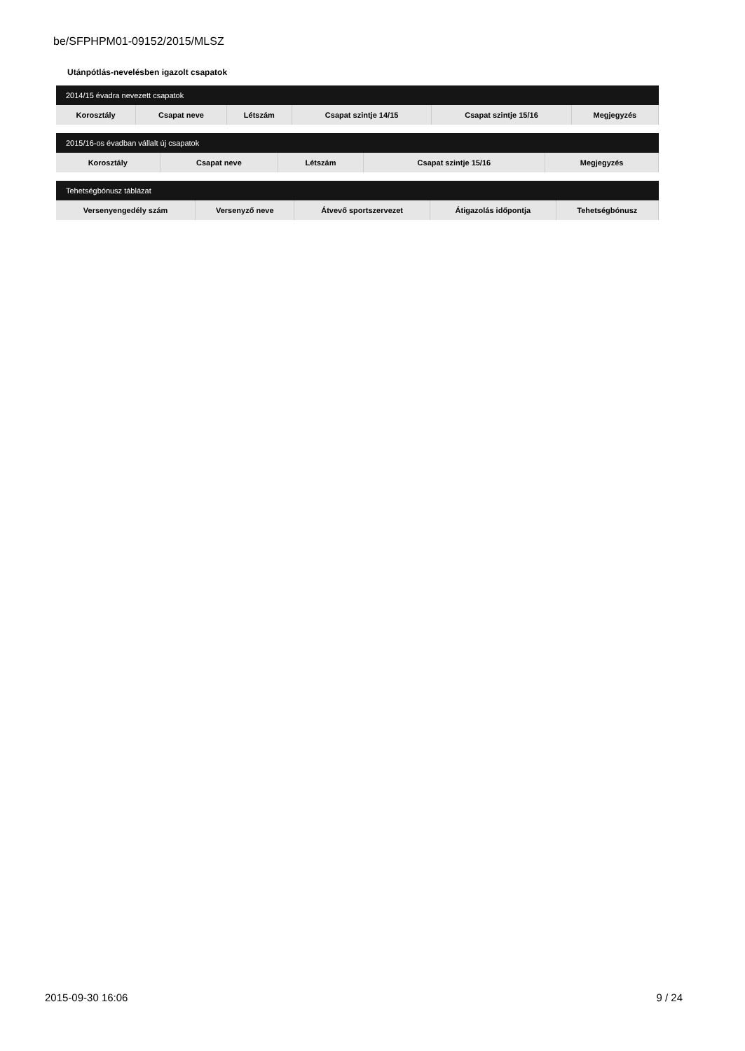be/SFPHPM01-09152/2015/MLSZ
Utánpótlás-nevelésben igazolt csapatok
| 2014/15 évadra nevezett csapatok | | | | | |
| --- | --- | --- | --- | --- | --- |
| Korosztály | Csapat neve | Létszám | Csapat szintje 14/15 | Csapat szintje 15/16 | Megjegyzés |
| 2015/16-os évadban vállalt új csapatok | | | | |
| --- | --- | --- | --- | --- |
| Korosztály | Csapat neve | Létszám | Csapat szintje 15/16 | Megjegyzés |
| Tehetségbónusz táblázat | | | | |
| --- | --- | --- | --- | --- |
| Versenyengedély szám | Versenyző neve | Átvevő sportszervezet | Átigazolás időpontja | Tehetségbónusz |
2015-09-30 16:06 9 / 24